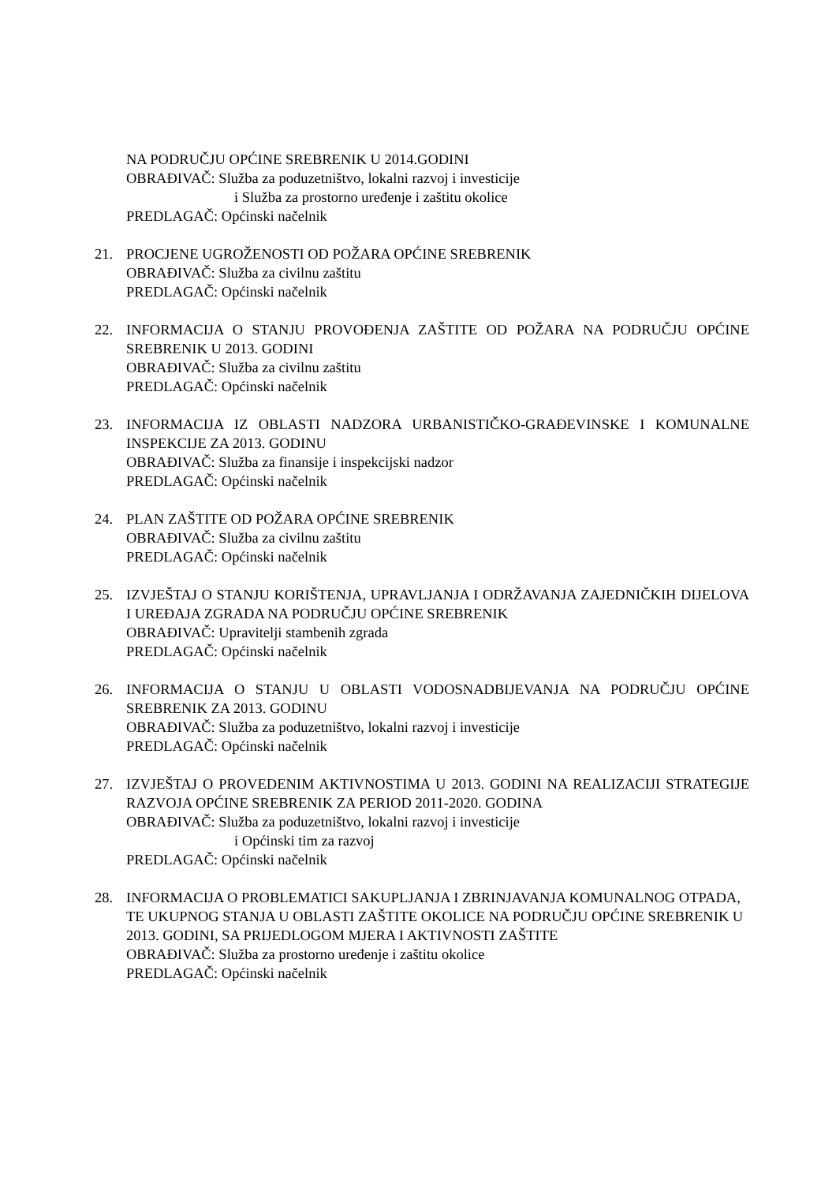NA PODRUČJU OPĆINE SREBRENIK U 2014.GODINI
OBRAĐIVAČ: Služba za poduzetništvo, lokalni razvoj i investicije
i Služba za prostorno uređenje i zaštitu okolice
PREDLAGAČ: Općinski načelnik
21. PROCJENE UGROŽENOSTI OD POŽARA OPĆINE SREBRENIK
OBRAĐIVAČ: Služba za civilnu zaštitu
PREDLAGAČ: Općinski načelnik
22. INFORMACIJA O STANJU PROVOĐENJA ZAŠTITE OD POŽARA NA PODRUČJU OPĆINE SREBRENIK U 2013. GODINI
OBRAĐIVAČ: Služba za civilnu zaštitu
PREDLAGAČ: Općinski načelnik
23. INFORMACIJA IZ OBLASTI NADZORA URBANISTIČKO-GRAĐEVINSKE I KOMUNALNE INSPEKCIJE ZA 2013. GODINU
OBRAĐIVAČ: Služba za finansije i inspekcijski nadzor
PREDLAGAČ: Općinski načelnik
24. PLAN ZAŠTITE OD POŽARA OPĆINE SREBRENIK
OBRAĐIVAČ: Služba za civilnu zaštitu
PREDLAGAČ: Općinski načelnik
25. IZVJEŠTAJ O STANJU KORIŠTENJA, UPRAVLJANJA I ODRŽAVANJA ZAJEDNIČKIH DIJELOVA I UREĐAJA ZGRADA NA PODRUČJU OPĆINE SREBRENIK
OBRAĐIVAČ: Upravitelji stambenih zgrada
PREDLAGAČ: Općinski načelnik
26. INFORMACIJA O STANJU U OBLASTI VODOSNADBIJEVANJA NA PODRUČJU OPĆINE SREBRENIK ZA 2013. GODINU
OBRAĐIVAČ: Služba za poduzetništvo, lokalni razvoj i investicije
PREDLAGAČ: Općinski načelnik
27. IZVJEŠTAJ O PROVEDENIM AKTIVNOSTIMA U 2013. GODINI NA REALIZACIJI STRATEGIJE RAZVOJA OPĆINE SREBRENIK ZA PERIOD 2011-2020. GODINA
OBRAĐIVAČ: Služba za poduzetništvo, lokalni razvoj i investicije
i Općinski tim za razvoj
PREDLAGAČ: Općinski načelnik
28. INFORMACIJA O PROBLEMATICI SAKUPLJANJA I ZBRINJAVANJA KOMUNALNOG OTPADA, TE UKUPNOG STANJA U OBLASTI ZAŠTITE OKOLICE NA PODRUČJU OPĆINE SREBRENIK U 2013. GODINI, SA PRIJEDLOGOM MJERA I AKTIVNOSTI ZAŠTITE
OBRAĐIVAČ: Služba za prostorno uređenje i zaštitu okolice
PREDLAGAČ: Općinski načelnik